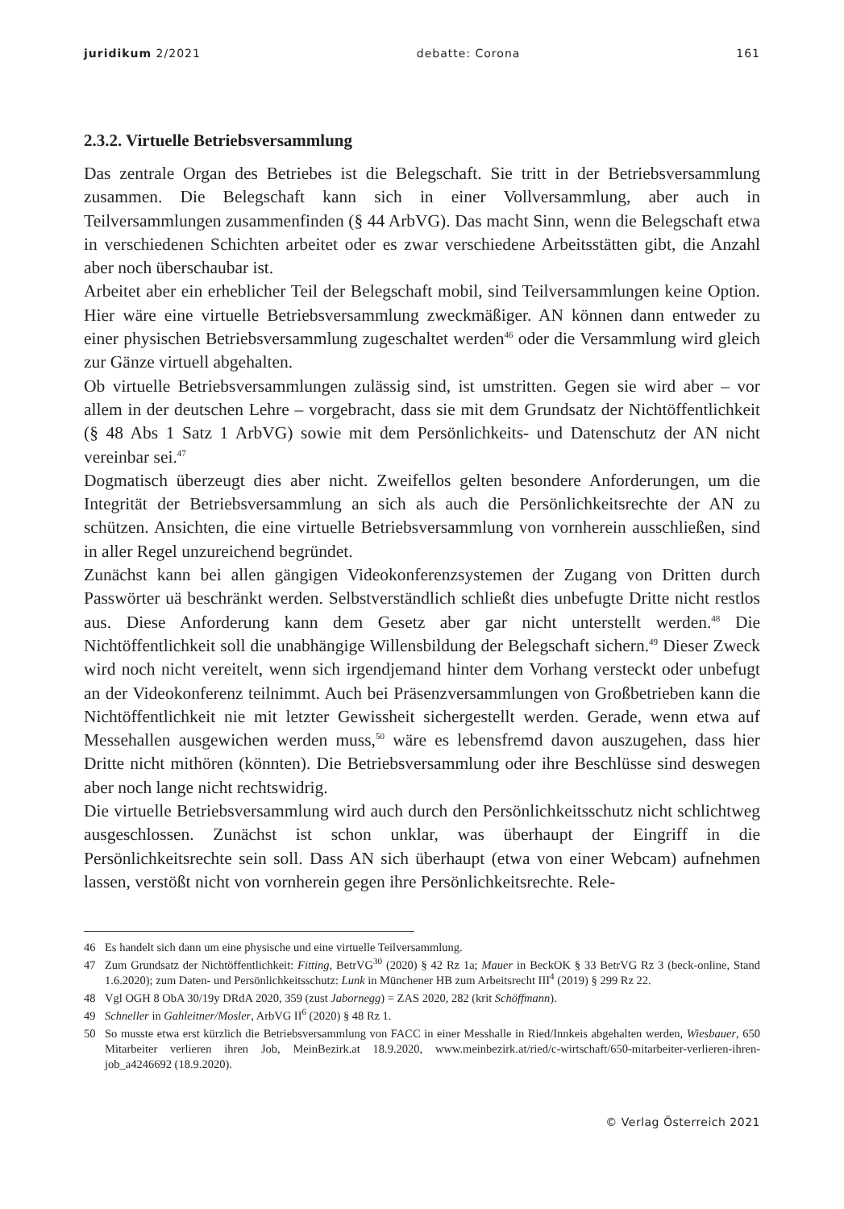juridikum 2/2021 debatte: Corona 161
2.3.2. Virtuelle Betriebsversammlung
Das zentrale Organ des Betriebes ist die Belegschaft. Sie tritt in der Betriebsversammlung zusammen. Die Belegschaft kann sich in einer Vollversammlung, aber auch in Teilversammlungen zusammenfinden (§ 44 ArbVG). Das macht Sinn, wenn die Belegschaft etwa in verschiedenen Schichten arbeitet oder es zwar verschiedene Arbeitsstätten gibt, die Anzahl aber noch überschaubar ist.
Arbeitet aber ein erheblicher Teil der Belegschaft mobil, sind Teilversammlungen keine Option. Hier wäre eine virtuelle Betriebsversammlung zweckmäßiger. AN können dann entweder zu einer physischen Betriebsversammlung zugeschaltet werden<sup>46</sup> oder die Versammlung wird gleich zur Gänze virtuell abgehalten.
Ob virtuelle Betriebsversammlungen zulässig sind, ist umstritten. Gegen sie wird aber – vor allem in der deutschen Lehre – vorgebracht, dass sie mit dem Grundsatz der Nichtöffentlichkeit (§ 48 Abs 1 Satz 1 ArbVG) sowie mit dem Persönlichkeits- und Datenschutz der AN nicht vereinbar sei.<sup>47</sup>
Dogmatisch überzeugt dies aber nicht. Zweifellos gelten besondere Anforderungen, um die Integrität der Betriebsversammlung an sich als auch die Persönlichkeitsrechte der AN zu schützen. Ansichten, die eine virtuelle Betriebsversammlung von vornherein ausschließen, sind in aller Regel unzureichend begründet.
Zunächst kann bei allen gängigen Videokonferenzsystemen der Zugang von Dritten durch Passwörter uä beschränkt werden. Selbstverständlich schließt dies unbefugte Dritte nicht restlos aus. Diese Anforderung kann dem Gesetz aber gar nicht unterstellt werden.<sup>48</sup> Die Nichtöffentlichkeit soll die unabhängige Willensbildung der Belegschaft sichern.<sup>49</sup> Dieser Zweck wird noch nicht vereitelt, wenn sich irgendjemand hinter dem Vorhang versteckt oder unbefugt an der Videokonferenz teilnimmt. Auch bei Präsenzversammlungen von Großbetrieben kann die Nichtöffentlichkeit nie mit letzter Gewissheit sichergestellt werden. Gerade, wenn etwa auf Messehallen ausgewichen werden muss,<sup>50</sup> wäre es lebensfremd davon auszugehen, dass hier Dritte nicht mithören (könnten). Die Betriebsversammlung oder ihre Beschlüsse sind deswegen aber noch lange nicht rechtswidrig.
Die virtuelle Betriebsversammlung wird auch durch den Persönlichkeitsschutz nicht schlichtweg ausgeschlossen. Zunächst ist schon unklar, was überhaupt der Eingriff in die Persönlichkeitsrechte sein soll. Dass AN sich überhaupt (etwa von einer Webcam) aufnehmen lassen, verstößt nicht von vornherein gegen ihre Persönlichkeitsrechte. Rele-
46 Es handelt sich dann um eine physische und eine virtuelle Teilversammlung.
47 Zum Grundsatz der Nichtöffentlichkeit: Fitting, BetrVG<sup>30</sup> (2020) § 42 Rz 1a; Mauer in BeckOK § 33 BetrVG Rz 3 (beck-online, Stand 1.6.2020); zum Daten- und Persönlichkeitsschutz: Lunk in Münchener HB zum Arbeitsrecht III<sup>4</sup> (2019) § 299 Rz 22.
48 Vgl OGH 8 ObA 30/19y DRdA 2020, 359 (zust Jabornegg) = ZAS 2020, 282 (krit Schöffmann).
49 Schneller in Gahleitner/Mosler, ArbVG II<sup>6</sup> (2020) § 48 Rz 1.
50 So musste etwa erst kürzlich die Betriebsversammlung von FACC in einer Messhalle in Ried/Innkeis abgehalten werden, Wiesbauer, 650 Mitarbeiter verlieren ihren Job, MeinBezirk.at 18.9.2020, www.meinbezirk.at/ried/c-wirtschaft/650-mitarbeiter-verlieren-ihren-job_a4246692 (18.9.2020).
© Verlag Österreich 2021